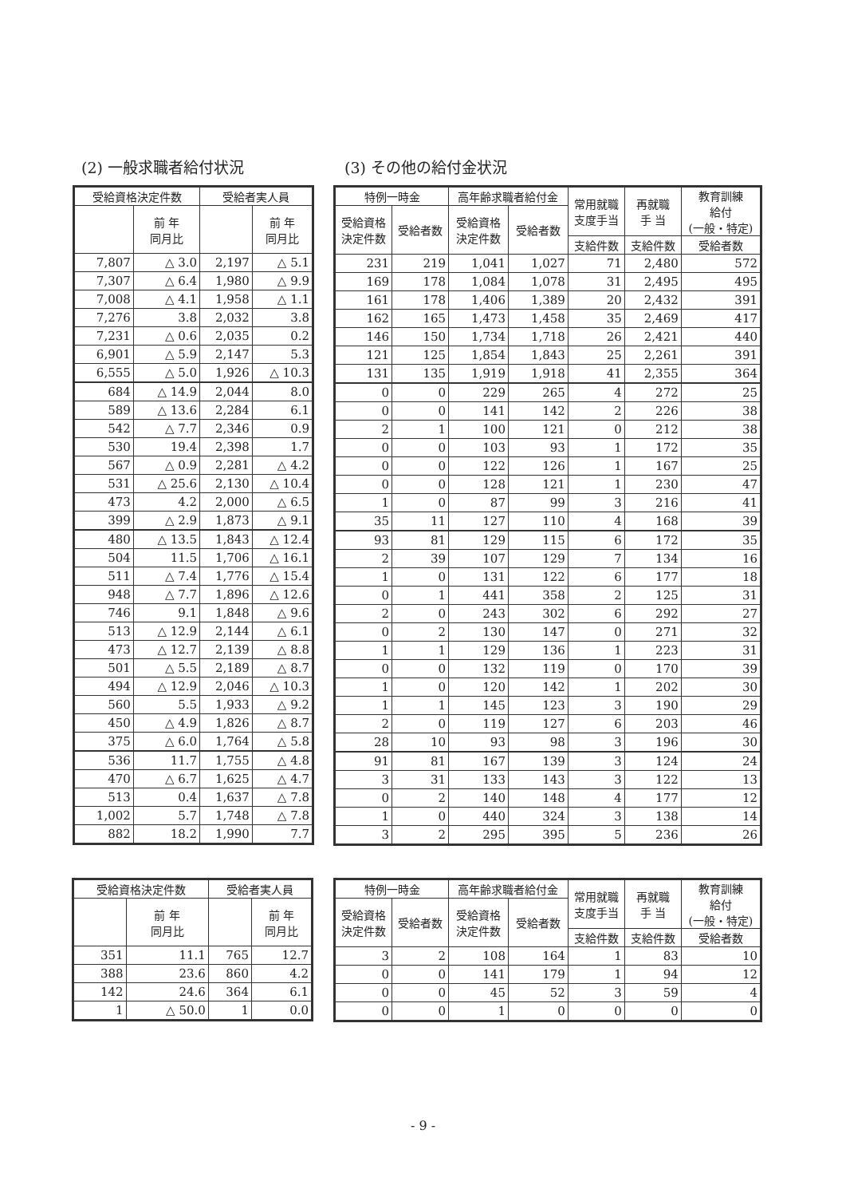(2) 一般求職者給付状況 (3) その他の給付金状況
| 受給資格決定件数 | | 受給者実人員 | |
| --- | --- | --- | --- |
| | 前 年 同月比 | | 前 年 同月比 |
| 7,807 | △ 3.0 | 2,197 | △ 5.1 |
| 7,307 | △ 6.4 | 1,980 | △ 9.9 |
| 7,008 | △ 4.1 | 1,958 | △ 1.1 |
| 7,276 | 3.8 | 2,032 | 3.8 |
| 7,231 | △ 0.6 | 2,035 | 0.2 |
| 6,901 | △ 5.9 | 2,147 | 5.3 |
| 6,555 | △ 5.0 | 1,926 | △ 10.3 |
| 684 | △ 14.9 | 2,044 | 8.0 |
| 589 | △ 13.6 | 2,284 | 6.1 |
| 542 | △ 7.7 | 2,346 | 0.9 |
| 530 | 19.4 | 2,398 | 1.7 |
| 567 | △ 0.9 | 2,281 | △ 4.2 |
| 531 | △ 25.6 | 2,130 | △ 10.4 |
| 473 | 4.2 | 2,000 | △ 6.5 |
| 399 | △ 2.9 | 1,873 | △ 9.1 |
| 480 | △ 13.5 | 1,843 | △ 12.4 |
| 504 | 11.5 | 1,706 | △ 16.1 |
| 511 | △ 7.4 | 1,776 | △ 15.4 |
| 948 | △ 7.7 | 1,896 | △ 12.6 |
| 746 | 9.1 | 1,848 | △ 9.6 |
| 513 | △ 12.9 | 2,144 | △ 6.1 |
| 473 | △ 12.7 | 2,139 | △ 8.8 |
| 501 | △ 5.5 | 2,189 | △ 8.7 |
| 494 | △ 12.9 | 2,046 | △ 10.3 |
| 560 | 5.5 | 1,933 | △ 9.2 |
| 450 | △ 4.9 | 1,826 | △ 8.7 |
| 375 | △ 6.0 | 1,764 | △ 5.8 |
| 536 | 11.7 | 1,755 | △ 4.8 |
| 470 | △ 6.7 | 1,625 | △ 4.7 |
| 513 | 0.4 | 1,637 | △ 7.8 |
| 1,002 | 5.7 | 1,748 | △ 7.8 |
| 882 | 18.2 | 1,990 | 7.7 |
| 特例一時金 | | 高年齢求職者給付金 | | 常用就職 支度手当 | 再就職 手 当 | 教育訓練 給付 (一般・特定) |
| --- | --- | --- | --- | --- | --- | --- |
| 受給資格 決定件数 | 受給者数 | 受給資格 決定件数 | 受給者数 | | | |
| | | | | 支給件数 | 支給件数 | 受給者数 |
| 231 | 219 | 1,041 | 1,027 | 71 | 2,480 | 572 |
| 169 | 178 | 1,084 | 1,078 | 31 | 2,495 | 495 |
| 161 | 178 | 1,406 | 1,389 | 20 | 2,432 | 391 |
| 162 | 165 | 1,473 | 1,458 | 35 | 2,469 | 417 |
| 146 | 150 | 1,734 | 1,718 | 26 | 2,421 | 440 |
| 121 | 125 | 1,854 | 1,843 | 25 | 2,261 | 391 |
| 131 | 135 | 1,919 | 1,918 | 41 | 2,355 | 364 |
| 0 | 0 | 229 | 265 | 4 | 272 | 25 |
| 0 | 0 | 141 | 142 | 2 | 226 | 38 |
| 2 | 1 | 100 | 121 | 0 | 212 | 38 |
| 0 | 0 | 103 | 93 | 1 | 172 | 35 |
| 0 | 0 | 122 | 126 | 1 | 167 | 25 |
| 0 | 0 | 128 | 121 | 1 | 230 | 47 |
| 1 | 0 | 87 | 99 | 3 | 216 | 41 |
| 35 | 11 | 127 | 110 | 4 | 168 | 39 |
| 93 | 81 | 129 | 115 | 6 | 172 | 35 |
| 2 | 39 | 107 | 129 | 7 | 134 | 16 |
| 1 | 0 | 131 | 122 | 6 | 177 | 18 |
| 0 | 1 | 441 | 358 | 2 | 125 | 31 |
| 2 | 0 | 243 | 302 | 6 | 292 | 27 |
| 0 | 2 | 130 | 147 | 0 | 271 | 32 |
| 1 | 1 | 129 | 136 | 1 | 223 | 31 |
| 0 | 0 | 132 | 119 | 0 | 170 | 39 |
| 1 | 0 | 120 | 142 | 1 | 202 | 30 |
| 1 | 1 | 145 | 123 | 3 | 190 | 29 |
| 2 | 0 | 119 | 127 | 6 | 203 | 46 |
| 28 | 10 | 93 | 98 | 3 | 196 | 30 |
| 91 | 81 | 167 | 139 | 3 | 124 | 24 |
| 3 | 31 | 133 | 143 | 3 | 122 | 13 |
| 0 | 2 | 140 | 148 | 4 | 177 | 12 |
| 1 | 0 | 440 | 324 | 3 | 138 | 14 |
| 3 | 2 | 295 | 395 | 5 | 236 | 26 |
| 受給資格決定件数 | | 受給者実人員 | |
| --- | --- | --- | --- |
| | 前 年 同月比 | | 前 年 同月比 |
| 351 | 11.1 | 765 | 12.7 |
| 388 | 23.6 | 860 | 4.2 |
| 142 | 24.6 | 364 | 6.1 |
| 1 | △ 50.0 | 1 | 0.0 |
| 特例一時金 | | 高年齢求職者給付金 | | 常用就職 支度手当 | 再就職 手 当 | 教育訓練 給付 (一般・特定) |
| --- | --- | --- | --- | --- | --- | --- |
| 受給資格 決定件数 | 受給者数 | 受給資格 決定件数 | 受給者数 | | | |
| | | | | 支給件数 | 支給件数 | 受給者数 |
| 3 | 2 | 108 | 164 | 1 | 83 | 10 |
| 0 | 0 | 141 | 179 | 1 | 94 | 12 |
| 0 | 0 | 45 | 52 | 3 | 59 | 4 |
| 0 | 0 | 1 | 0 | 0 | 0 | 0 |
- 9 -